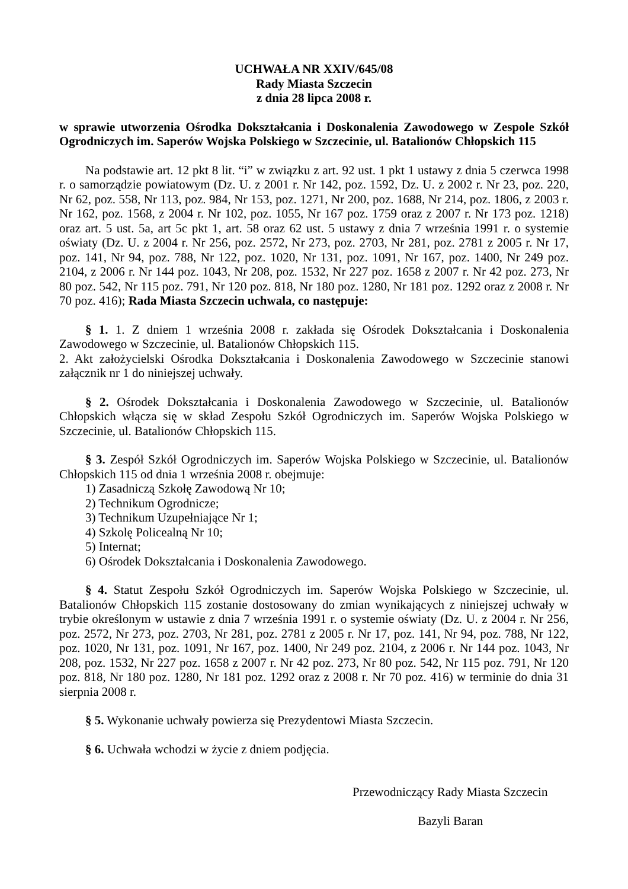UCHWAŁA NR XXIV/645/08
Rady Miasta Szczecin
z dnia 28 lipca 2008 r.
w sprawie utworzenia Ośrodka Dokształcania i Doskonalenia Zawodowego w Zespole Szkół Ogrodniczych im. Saperów Wojska Polskiego w Szczecinie, ul. Batalionów Chłopskich 115
Na podstawie art. 12 pkt 8 lit. “i” w związku z art. 92 ust. 1 pkt 1 ustawy z dnia 5 czerwca 1998 r. o samorządzie powiatowym (Dz. U. z 2001 r. Nr 142, poz. 1592, Dz. U. z 2002 r. Nr 23, poz. 220, Nr 62, poz. 558, Nr 113, poz. 984, Nr 153, poz. 1271, Nr 200, poz. 1688, Nr 214, poz. 1806, z 2003 r. Nr 162, poz. 1568, z 2004 r. Nr 102, poz. 1055, Nr 167 poz. 1759 oraz z 2007 r. Nr 173 poz. 1218) oraz art. 5 ust. 5a, art 5c pkt 1, art. 58 oraz 62 ust. 5 ustawy z dnia 7 września 1991 r. o systemie oświaty (Dz. U. z 2004 r. Nr 256, poz. 2572, Nr 273, poz. 2703, Nr 281, poz. 2781 z 2005 r. Nr 17, poz. 141, Nr 94, poz. 788, Nr 122, poz. 1020, Nr 131, poz. 1091, Nr 167, poz. 1400, Nr 249 poz. 2104, z 2006 r. Nr 144 poz. 1043, Nr 208, poz. 1532, Nr 227 poz. 1658 z 2007 r. Nr 42 poz. 273, Nr 80 poz. 542, Nr 115 poz. 791, Nr 120 poz. 818, Nr 180 poz. 1280, Nr 181 poz. 1292 oraz z 2008 r. Nr 70 poz. 416); Rada Miasta Szczecin uchwala, co następuje:
§ 1. 1. Z dniem 1 września 2008 r. zakłada się Ośrodek Dokształcania i Doskonalenia Zawodowego w Szczecinie, ul. Batalionów Chłopskich 115.
2. Akt założycielski Ośrodka Dokształcania i Doskonalenia Zawodowego w Szczecinie stanowi załącznik nr 1 do niniejszej uchwały.
§ 2. Ośrodek Dokształcania i Doskonalenia Zawodowego w Szczecinie, ul. Batalionów Chłopskich włącza się w skład Zespołu Szkół Ogrodniczych im. Saperów Wojska Polskiego w Szczecinie, ul. Batalionów Chłopskich 115.
§ 3. Zespół Szkół Ogrodniczych im. Saperów Wojska Polskiego w Szczecinie, ul. Batalionów Chłopskich 115 od dnia 1 września 2008 r. obejmuje:
1) Zasadniczą Szkołę Zawodową Nr 10;
2) Technikum Ogrodnicze;
3) Technikum Uzupełniające Nr 1;
4) Szkolę Policealną Nr 10;
5) Internat;
6) Ośrodek Dokształcania i Doskonalenia Zawodowego.
§ 4. Statut Zespołu Szkół Ogrodniczych im. Saperów Wojska Polskiego w Szczecinie, ul. Batalionów Chłopskich 115 zostanie dostosowany do zmian wynikających z niniejszej uchwały w trybie określonym w ustawie z dnia 7 września 1991 r. o systemie oświaty (Dz. U. z 2004 r. Nr 256, poz. 2572, Nr 273, poz. 2703, Nr 281, poz. 2781 z 2005 r. Nr 17, poz. 141, Nr 94, poz. 788, Nr 122, poz. 1020, Nr 131, poz. 1091, Nr 167, poz. 1400, Nr 249 poz. 2104, z 2006 r. Nr 144 poz. 1043, Nr 208, poz. 1532, Nr 227 poz. 1658 z 2007 r. Nr 42 poz. 273, Nr 80 poz. 542, Nr 115 poz. 791, Nr 120 poz. 818, Nr 180 poz. 1280, Nr 181 poz. 1292 oraz z 2008 r. Nr 70 poz. 416) w terminie do dnia 31 sierpnia 2008 r.
§ 5. Wykonanie uchwały powierza się Prezydentowi Miasta Szczecin.
§ 6. Uchwała wchodzi w życie z dniem podjęcia.
Przewodniczący Rady Miasta Szczecin
Bazyli Baran